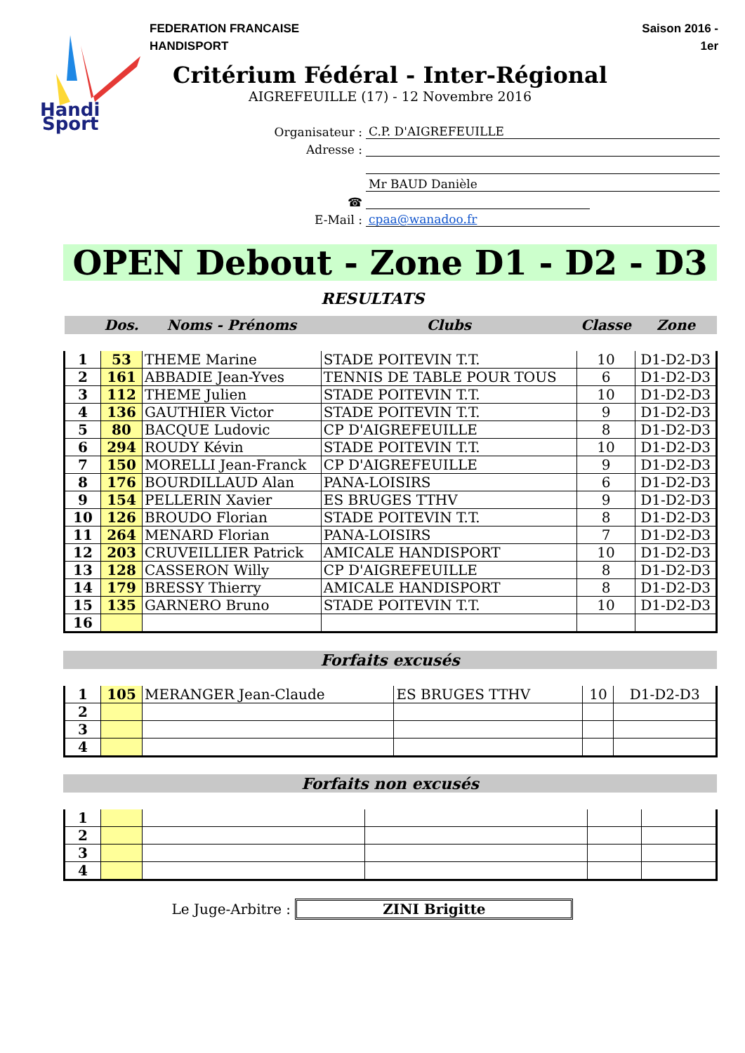Handi
Sport
FEDERATION FRANCAISE
HANDISPORT
Saison 2016 -
1er
Critérium Fédéral - Inter-Régional
AIGREFEUILLE (17) - 12 Novembre 2016
Organisateur :
C.P. D'AIGREFEUILLE
Adresse :
Mr BAUD Danièle
☎
E-Mail :
cpaa@wanadoo.fr
OPEN Debout - Zone D1 - D2 - D3
RESULTATS
| | Dos. | Noms - Prénoms | Clubs | Classe | Zone |
| --- | --- | --- | --- | --- | --- |
| 1 | 53 | THEME Marine | STADE POITEVIN T.T. | 10 | D1-D2-D3 |
| 2 | 161 | ABBADIE Jean-Yves | TENNIS DE TABLE POUR TOUS | 6 | D1-D2-D3 |
| 3 | 112 | THEME Julien | STADE POITEVIN T.T. | 10 | D1-D2-D3 |
| 4 | 136 | GAUTHIER Victor | STADE POITEVIN T.T. | 9 | D1-D2-D3 |
| 5 | 80 | BACQUE Ludovic | CP D'AIGREFEUILLE | 8 | D1-D2-D3 |
| 6 | 294 | ROUDY Kévin | STADE POITEVIN T.T. | 10 | D1-D2-D3 |
| 7 | 150 | MORELLI Jean-Franck | CP D'AIGREFEUILLE | 9 | D1-D2-D3 |
| 8 | 176 | BOURDILLAUD Alan | PANA-LOISIRS | 6 | D1-D2-D3 |
| 9 | 154 | PELLERIN Xavier | ES BRUGES TTHV | 9 | D1-D2-D3 |
| 10 | 126 | BROUDO Florian | STADE POITEVIN T.T. | 8 | D1-D2-D3 |
| 11 | 264 | MENARD Florian | PANA-LOISIRS | 7 | D1-D2-D3 |
| 12 | 203 | CRUVEILLIER Patrick | AMICALE HANDISPORT | 10 | D1-D2-D3 |
| 13 | 128 | CASSERON Willy | CP D'AIGREFEUILLE | 8 | D1-D2-D3 |
| 14 | 179 | BRESSY Thierry | AMICALE HANDISPORT | 8 | D1-D2-D3 |
| 15 | 135 | GARNERO Bruno | STADE POITEVIN T.T. | 10 | D1-D2-D3 |
| 16 | | | | | |
Forfaits excusés
| 1 | 105 | MERANGER Jean-Claude | ES BRUGES TTHV | 10 | D1-D2-D3 |
| 2 | | | | | |
| 3 | | | | | |
| 4 | | | | | |
Forfaits non excusés
| 1 | | | | | |
| 2 | | | | | |
| 3 | | | | | |
| 4 | | | | | |
Le Juge-Arbitre : ZINI Brigitte